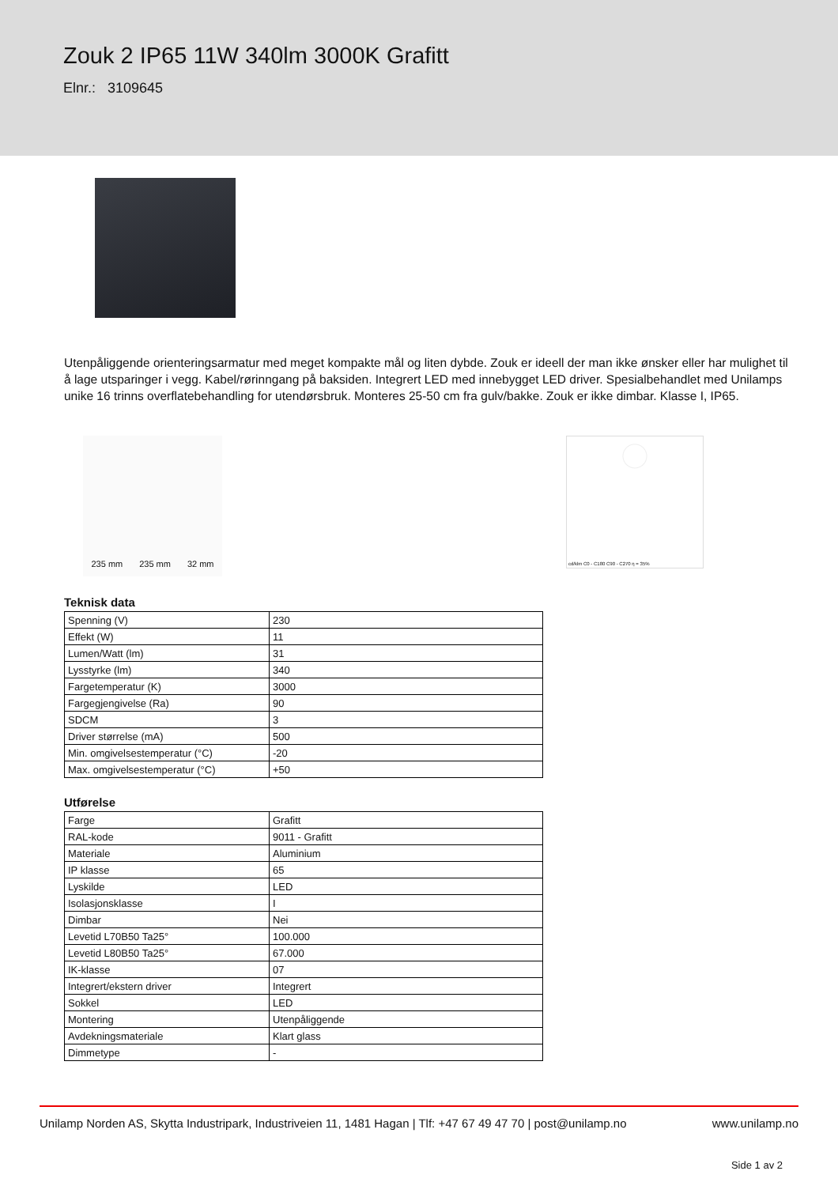Zouk 2 IP65 11W 340lm 3000K Grafitt
Elnr.: 3109645
Utenpåliggende orienteringsarmatur med meget kompakte mål og liten dybde. Zouk er ideell der man ikke ønsker eller har mulighet til å lage utsparinger i vegg. Kabel/rørinngang på baksiden. Integrert LED med innebygget LED driver. Spesialbehandlet med Unilamps unike 16 trinns overflatebehandling for utendørsbruk. Monteres 25-50 cm fra gulv/bakke. Zouk er ikke dimbar. Klasse I, IP65.
235 mm 235 mm 32 mm
cd/klm C0 - C180 C90 - C270 η = 35%
Teknisk data
| Spenning (V) | 230 |
| Effekt (W) | 11 |
| Lumen/Watt (lm) | 31 |
| Lysstyrke (lm) | 340 |
| Fargetemperatur (K) | 3000 |
| Fargegjengivelse (Ra) | 90 |
| SDCM | 3 |
| Driver størrelse (mA) | 500 |
| Min. omgivelsestemperatur (°C) | -20 |
| Max. omgivelsestemperatur (°C) | +50 |
Utførelse
| Farge | Grafitt |
| RAL-kode | 9011 - Grafitt |
| Materiale | Aluminium |
| IP klasse | 65 |
| Lyskilde | LED |
| Isolasjonsklasse | I |
| Dimbar | Nei |
| Levetid L70B50 Ta25° | 100.000 |
| Levetid L80B50 Ta25° | 67.000 |
| IK-klasse | 07 |
| Integrert/ekstern driver | Integrert |
| Sokkel | LED |
| Montering | Utenpåliggende |
| Avdekningsmateriale | Klart glass |
| Dimmetype | - |
Unilamp Norden AS, Skytta Industripark, Industriveien 11, 1481 Hagan | Tlf: +47 67 49 47 70 | post@unilamp.no www.unilamp.no
Side 1 av 2